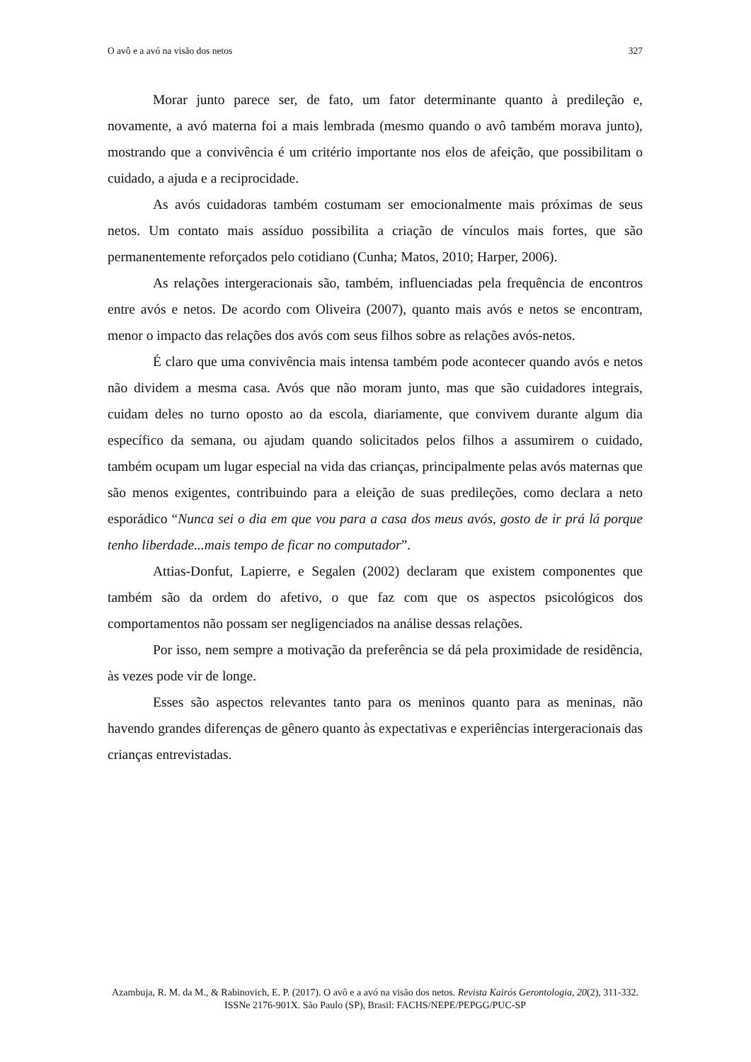O avô e a avó na visão dos netos 327
Morar junto parece ser, de fato, um fator determinante quanto à predileção e, novamente, a avó materna foi a mais lembrada (mesmo quando o avô também morava junto), mostrando que a convivência é um critério importante nos elos de afeição, que possibilitam o cuidado, a ajuda e a reciprocidade.
As avós cuidadoras também costumam ser emocionalmente mais próximas de seus netos. Um contato mais assíduo possibilita a criação de vínculos mais fortes, que são permanentemente reforçados pelo cotidiano (Cunha; Matos, 2010; Harper, 2006).
As relações intergeracionais são, também, influenciadas pela frequência de encontros entre avós e netos. De acordo com Oliveira (2007), quanto mais avós e netos se encontram, menor o impacto das relações dos avós com seus filhos sobre as relações avós-netos.
É claro que uma convivência mais intensa também pode acontecer quando avós e netos não dividem a mesma casa. Avós que não moram junto, mas que são cuidadores integrais, cuidam deles no turno oposto ao da escola, diariamente, que convivem durante algum dia específico da semana, ou ajudam quando solicitados pelos filhos a assumirem o cuidado, também ocupam um lugar especial na vida das crianças, principalmente pelas avós maternas que são menos exigentes, contribuindo para a eleição de suas predileções, como declara a neto esporádico “Nunca sei o dia em que vou para a casa dos meus avós, gosto de ir prá lá porque tenho liberdade...mais tempo de ficar no computador”.
Attias-Donfut, Lapierre, e Segalen (2002) declaram que existem componentes que também são da ordem do afetivo, o que faz com que os aspectos psicológicos dos comportamentos não possam ser negligenciados na análise dessas relações.
Por isso, nem sempre a motivação da preferência se dá pela proximidade de residência, às vezes pode vir de longe.
Esses são aspectos relevantes tanto para os meninos quanto para as meninas, não havendo grandes diferenças de gênero quanto às expectativas e experiências intergeracionais das crianças entrevistadas.
Azambuja, R. M. da M., & Rabinovich, E. P. (2017). O avô e a avó na visão dos netos. Revista Kairós Gerontologia, 20(2), 311-332. ISSNe 2176-901X. São Paulo (SP), Brasil: FACHS/NEPE/PEPGG/PUC-SP